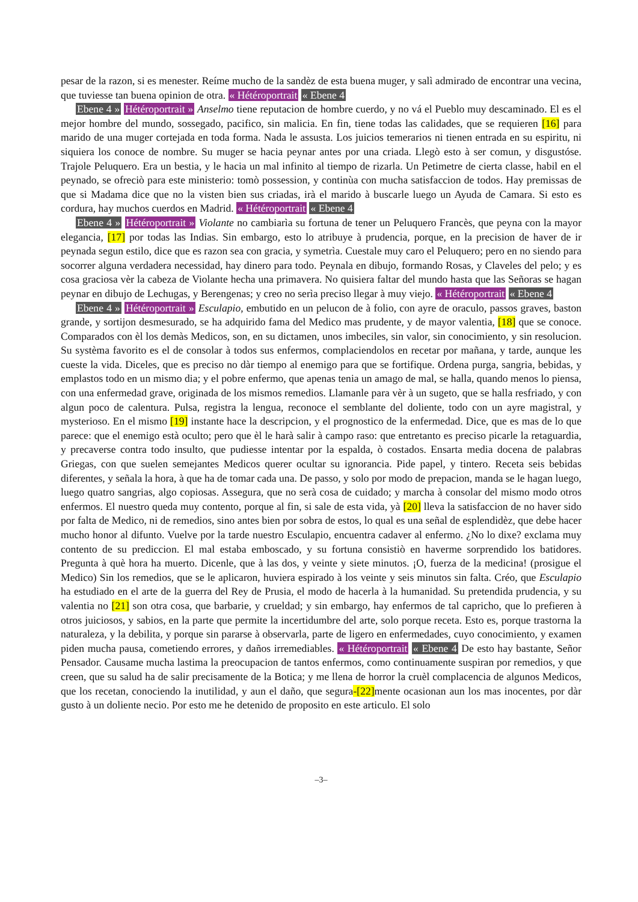pesar de la razon, si es menester. Reíme mucho de la sandèz de esta buena muger, y salì admirado de encontrar una vecina, que tuviesse tan buena opinion de otra. « Hétéroportrait « Ebene 4
Ebene 4 » Hétéroportrait » Anselmo tiene reputacion de hombre cuerdo, y no vá el Pueblo muy descaminado. El es el mejor hombre del mundo, sossegado, pacifico, sin malicia. En fin, tiene todas las calidades, que se requieren [16] para marido de una muger cortejada en toda forma. Nada le assusta. Los juicios temerarios ni tienen entrada en su espiritu, ni siquiera los conoce de nombre. Su muger se hacia peynar antes por una criada. Llegò esto à ser comun, y disgustóse. Trajole Peluquero. Era un bestia, y le hacia un mal infinito al tiempo de rizarla. Un Petimetre de cierta classe, habil en el peynado, se ofreciò para este ministerio: tomò possession, y continùa con mucha satisfaccion de todos. Hay premissas de que si Madama dice que no la visten bien sus criadas, irà el marido à buscarle luego un Ayuda de Camara. Si esto es cordura, hay muchos cuerdos en Madrid. « Hétéroportrait « Ebene 4
Ebene 4 » Hétéroportrait » Violante no cambiarìa su fortuna de tener un Peluquero Francès, que peyna con la mayor elegancia, [17] por todas las Indias. Sin embargo, esto lo atribuye à prudencia, porque, en la precision de haver de ir peynada segun estilo, dice que es razon sea con gracia, y symetrìa. Cuestale muy caro el Peluquero; pero en no siendo para socorrer alguna verdadera necessidad, hay dinero para todo. Peynala en dibujo, formando Rosas, y Claveles del pelo; y es cosa graciosa vèr la cabeza de Violante hecha una primavera. No quisiera faltar del mundo hasta que las Señoras se hagan peynar en dibujo de Lechugas, y Berengenas; y creo no serìa preciso llegar à muy viejo. « Hétéroportrait « Ebene 4
Ebene 4 » Hétéroportrait » Esculapio, embutido en un pelucon de à folio, con ayre de oraculo, passos graves, baston grande, y sortijon desmesurado, se ha adquirido fama del Medico mas prudente, y de mayor valentia, [18] que se conoce. Comparados con èl los demàs Medicos, son, en su dictamen, unos imbeciles, sin valor, sin conocimiento, y sin resolucion. Su systèma favorito es el de consolar à todos sus enfermos, complaciendolos en recetar por mañana, y tarde, aunque les cueste la vida. Diceles, que es preciso no dàr tiempo al enemigo para que se fortifique. Ordena purga, sangria, bebidas, y emplastos todo en un mismo dia; y el pobre enfermo, que apenas tenia un amago de mal, se halla, quando menos lo piensa, con una enfermedad grave, originada de los mismos remedios. Llamanle para vèr à un sugeto, que se halla resfriado, y con algun poco de calentura. Pulsa, registra la lengua, reconoce el semblante del doliente, todo con un ayre magistral, y mysterioso. En el mismo [19] instante hace la descripcion, y el prognostico de la enfermedad. Dice, que es mas de lo que parece: que el enemigo està oculto; pero que èl le harà salir à campo raso: que entretanto es preciso picarle la retaguardia, y precaverse contra todo insulto, que pudiesse intentar por la espalda, ò costados. Ensarta media docena de palabras Griegas, con que suelen semejantes Medicos querer ocultar su ignorancia. Pide papel, y tintero. Receta seis bebidas diferentes, y señala la hora, à que ha de tomar cada una. De passo, y solo por modo de prepacion, manda se le hagan luego, luego quatro sangrias, algo copiosas. Assegura, que no serà cosa de cuidado; y marcha à consolar del mismo modo otros enfermos. El nuestro queda muy contento, porque al fin, si sale de esta vida, yà [20] lleva la satisfaccion de no haver sido por falta de Medico, ni de remedios, sino antes bien por sobra de estos, lo qual es una señal de esplendidèz, que debe hacer mucho honor al difunto. Vuelve por la tarde nuestro Esculapio, encuentra cadaver al enfermo. ¿No lo dixe? exclama muy contento de su prediccion. El mal estaba emboscado, y su fortuna consistiò en haverme sorprendido los batidores. Pregunta à què hora ha muerto. Dicenle, que à las dos, y veinte y siete minutos. ¡O, fuerza de la medicina! (prosigue el Medico) Sin los remedios, que se le aplicaron, huviera espirado à los veinte y seis minutos sin falta. Créo, que Esculapio ha estudiado en el arte de la guerra del Rey de Prusia, el modo de hacerla à la humanidad. Su pretendida prudencia, y su valentia no [21] son otra cosa, que barbarie, y crueldad; y sin embargo, hay enfermos de tal capricho, que lo prefieren à otros juiciosos, y sabios, en la parte que permite la incertidumbre del arte, solo porque receta. Esto es, porque trastorna la naturaleza, y la debilita, y porque sin pararse à observarla, parte de ligero en enfermedades, cuyo conocimiento, y examen piden mucha pausa, cometiendo errores, y daños irremediables. « Hétéroportrait « Ebene 4 De esto hay bastante, Señor Pensador. Causame mucha lastima la preocupacion de tantos enfermos, como continuamente suspiran por remedios, y que creen, que su salud ha de salir precisamente de la Botica; y me llena de horror la cruèl complacencia de algunos Medicos, que los recetan, conociendo la inutilidad, y aun el daño, que segura-[22] mente ocasionan aun los mas inocentes, por dàr gusto à un doliente necio. Por esto me he detenido de proposito en este articulo. El solo
–3–